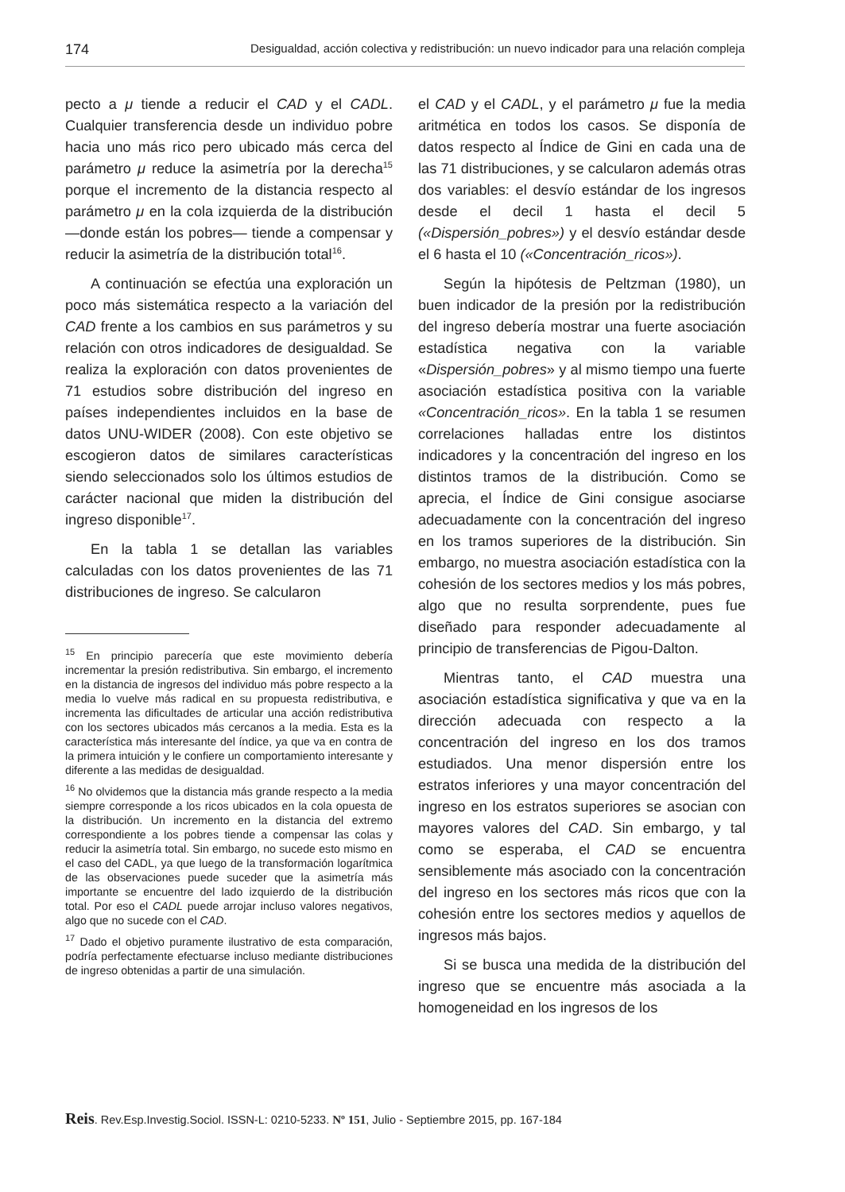174 Desigualdad, acción colectiva y redistribución: un nuevo indicador para una relación compleja
pecto a μ tiende a reducir el CAD y el CADL. Cualquier transferencia desde un individuo pobre hacia uno más rico pero ubicado más cerca del parámetro μ reduce la asimetría por la derecha<sup>15</sup> porque el incremento de la distancia respecto al parámetro μ en la cola izquierda de la distribución —donde están los pobres— tiende a compensar y reducir la asimetría de la distribución total<sup>16</sup>.
A continuación se efectúa una exploración un poco más sistemática respecto a la variación del CAD frente a los cambios en sus parámetros y su relación con otros indicadores de desigualdad. Se realiza la exploración con datos provenientes de 71 estudios sobre distribución del ingreso en países independientes incluidos en la base de datos UNU-WIDER (2008). Con este objetivo se escogieron datos de similares características siendo seleccionados solo los últimos estudios de carácter nacional que miden la distribución del ingreso disponible<sup>17</sup>.
En la tabla 1 se detallan las variables calculadas con los datos provenientes de las 71 distribuciones de ingreso. Se calcularon
<sup>15</sup> En principio parecería que este movimiento debería incrementar la presión redistributiva. Sin embargo, el incremento en la distancia de ingresos del individuo más pobre respecto a la media lo vuelve más radical en su propuesta redistributiva, e incrementa las dificultades de articular una acción redistributiva con los sectores ubicados más cercanos a la media. Esta es la característica más interesante del índice, ya que va en contra de la primera intuición y le confiere un comportamiento interesante y diferente a las medidas de desigualdad.
<sup>16</sup> No olvidemos que la distancia más grande respecto a la media siempre corresponde a los ricos ubicados en la cola opuesta de la distribución. Un incremento en la distancia del extremo correspondiente a los pobres tiende a compensar las colas y reducir la asimetría total. Sin embargo, no sucede esto mismo en el caso del CADL, ya que luego de la transformación logarítmica de las observaciones puede suceder que la asimetría más importante se encuentre del lado izquierdo de la distribución total. Por eso el CADL puede arrojar incluso valores negativos, algo que no sucede con el CAD.
<sup>17</sup> Dado el objetivo puramente ilustrativo de esta comparación, podría perfectamente efectuarse incluso mediante distribuciones de ingreso obtenidas a partir de una simulación.
el CAD y el CADL, y el parámetro μ fue la media aritmética en todos los casos. Se disponía de datos respecto al Índice de Gini en cada una de las 71 distribuciones, y se calcularon además otras dos variables: el desvío estándar de los ingresos desde el decil 1 hasta el decil 5 («Dispersión_pobres») y el desvío estándar desde el 6 hasta el 10 («Concentración_ricos»).
Según la hipótesis de Peltzman (1980), un buen indicador de la presión por la redistribución del ingreso debería mostrar una fuerte asociación estadística negativa con la variable «Dispersión_pobres» y al mismo tiempo una fuerte asociación estadística positiva con la variable «Concentración_ricos». En la tabla 1 se resumen correlaciones halladas entre los distintos indicadores y la concentración del ingreso en los distintos tramos de la distribución. Como se aprecia, el Índice de Gini consigue asociarse adecuadamente con la concentración del ingreso en los tramos superiores de la distribución. Sin embargo, no muestra asociación estadística con la cohesión de los sectores medios y los más pobres, algo que no resulta sorprendente, pues fue diseñado para responder adecuadamente al principio de transferencias de Pigou-Dalton.
Mientras tanto, el CAD muestra una asociación estadística significativa y que va en la dirección adecuada con respecto a la concentración del ingreso en los dos tramos estudiados. Una menor dispersión entre los estratos inferiores y una mayor concentración del ingreso en los estratos superiores se asocian con mayores valores del CAD. Sin embargo, y tal como se esperaba, el CAD se encuentra sensiblemente más asociado con la concentración del ingreso en los sectores más ricos que con la cohesión entre los sectores medios y aquellos de ingresos más bajos.
Si se busca una medida de la distribución del ingreso que se encuentre más asociada a la homogeneidad en los ingresos de los
Reis. Rev.Esp.Investig.Sociol. ISSN-L: 0210-5233. Nº 151, Julio - Septiembre 2015, pp. 167-184